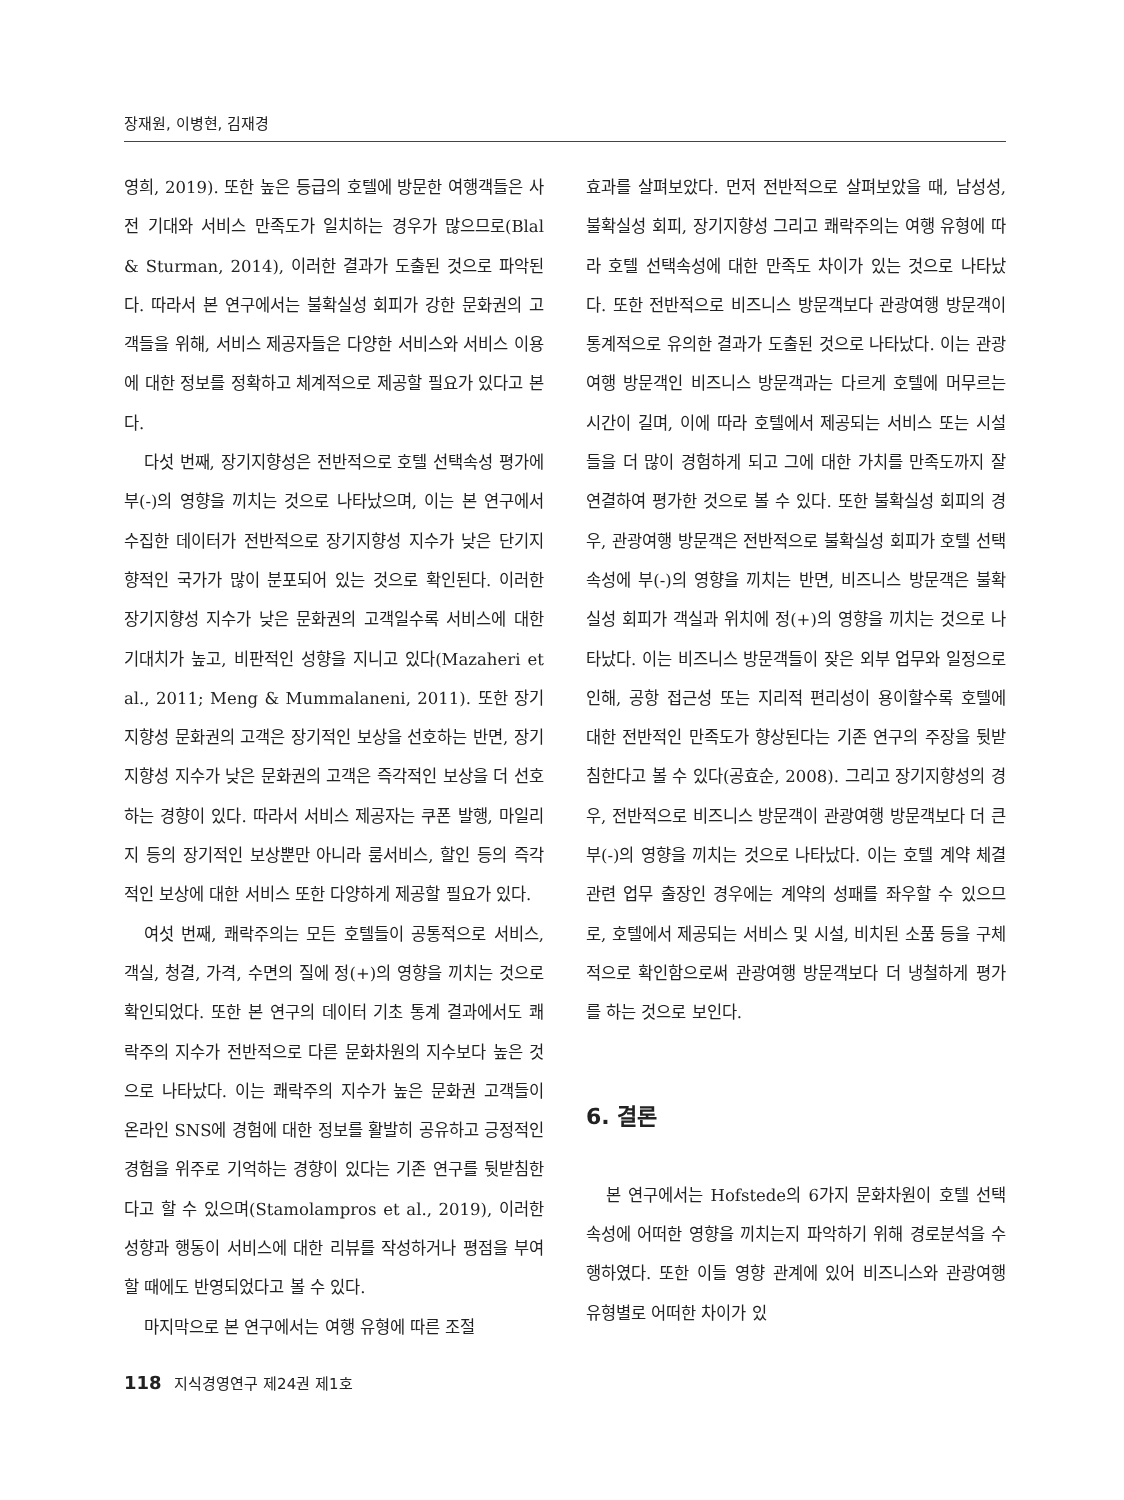장재원, 이병현, 김재경
영희, 2019). 또한 높은 등급의 호텔에 방문한 여행객들은 사전 기대와 서비스 만족도가 일치하는 경우가 많으므로(Blal & Sturman, 2014), 이러한 결과가 도출된 것으로 파악된다. 따라서 본 연구에서는 불확실성 회피가 강한 문화권의 고객들을 위해, 서비스 제공자들은 다양한 서비스와 서비스 이용에 대한 정보를 정확하고 체계적으로 제공할 필요가 있다고 본다.
다섯 번째, 장기지향성은 전반적으로 호텔 선택속성 평가에 부(-)의 영향을 끼치는 것으로 나타났으며, 이는 본 연구에서 수집한 데이터가 전반적으로 장기지향성 지수가 낮은 단기지향적인 국가가 많이 분포되어 있는 것으로 확인된다. 이러한 장기지향성 지수가 낮은 문화권의 고객일수록 서비스에 대한 기대치가 높고, 비판적인 성향을 지니고 있다(Mazaheri et al., 2011; Meng & Mummalaneni, 2011). 또한 장기지향성 문화권의 고객은 장기적인 보상을 선호하는 반면, 장기지향성 지수가 낮은 문화권의 고객은 즉각적인 보상을 더 선호하는 경향이 있다. 따라서 서비스 제공자는 쿠폰 발행, 마일리지 등의 장기적인 보상뿐만 아니라 룸서비스, 할인 등의 즉각적인 보상에 대한 서비스 또한 다양하게 제공할 필요가 있다.
여섯 번째, 쾌락주의는 모든 호텔들이 공통적으로 서비스, 객실, 청결, 가격, 수면의 질에 정(+)의 영향을 끼치는 것으로 확인되었다. 또한 본 연구의 데이터 기초 통계 결과에서도 쾌락주의 지수가 전반적으로 다른 문화차원의 지수보다 높은 것으로 나타났다. 이는 쾌락주의 지수가 높은 문화권 고객들이 온라인 SNS에 경험에 대한 정보를 활발히 공유하고 긍정적인 경험을 위주로 기억하는 경향이 있다는 기존 연구를 뒷받침한다고 할 수 있으며(Stamolampros et al., 2019), 이러한 성향과 행동이 서비스에 대한 리뷰를 작성하거나 평점을 부여할 때에도 반영되었다고 볼 수 있다.
마지막으로 본 연구에서는 여행 유형에 따른 조절
효과를 살펴보았다. 먼저 전반적으로 살펴보았을 때, 남성성, 불확실성 회피, 장기지향성 그리고 쾌락주의는 여행 유형에 따라 호텔 선택속성에 대한 만족도 차이가 있는 것으로 나타났다. 또한 전반적으로 비즈니스 방문객보다 관광여행 방문객이 통계적으로 유의한 결과가 도출된 것으로 나타났다. 이는 관광여행 방문객인 비즈니스 방문객과는 다르게 호텔에 머무르는 시간이 길며, 이에 따라 호텔에서 제공되는 서비스 또는 시설들을 더 많이 경험하게 되고 그에 대한 가치를 만족도까지 잘 연결하여 평가한 것으로 볼 수 있다. 또한 불확실성 회피의 경우, 관광여행 방문객은 전반적으로 불확실성 회피가 호텔 선택속성에 부(-)의 영향을 끼치는 반면, 비즈니스 방문객은 불확실성 회피가 객실과 위치에 정(+)의 영향을 끼치는 것으로 나타났다. 이는 비즈니스 방문객들이 잦은 외부 업무와 일정으로 인해, 공항 접근성 또는 지리적 편리성이 용이할수록 호텔에 대한 전반적인 만족도가 향상된다는 기존 연구의 주장을 뒷받침한다고 볼 수 있다(공효순, 2008). 그리고 장기지향성의 경우, 전반적으로 비즈니스 방문객이 관광여행 방문객보다 더 큰 부(-)의 영향을 끼치는 것으로 나타났다. 이는 호텔 계약 체결 관련 업무 출장인 경우에는 계약의 성패를 좌우할 수 있으므로, 호텔에서 제공되는 서비스 및 시설, 비치된 소품 등을 구체적으로 확인함으로써 관광여행 방문객보다 더 냉철하게 평가를 하는 것으로 보인다.
6. 결론
본 연구에서는 Hofstede의 6가지 문화차원이 호텔 선택속성에 어떠한 영향을 끼치는지 파악하기 위해 경로분석을 수행하였다. 또한 이들 영향 관계에 있어 비즈니스와 관광여행 유형별로 어떠한 차이가 있
118 지식경영연구 제24권 제1호